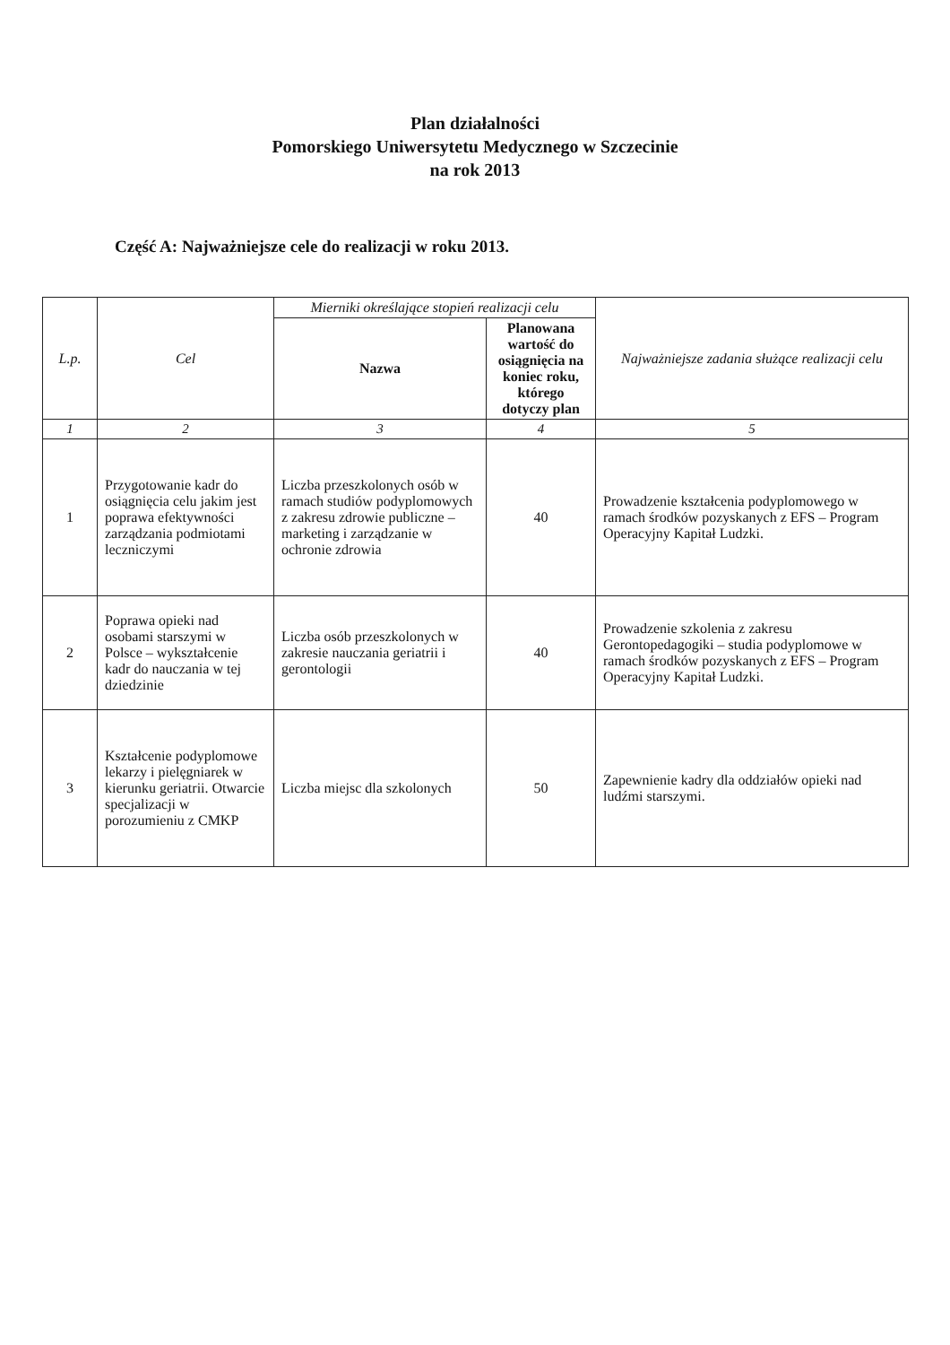Plan działalności
Pomorskiego Uniwersytetu Medycznego w Szczecinie
na rok 2013
Część A: Najważniejsze cele do realizacji w roku 2013.
| L.p. | Cel | Mierniki określające stopień realizacji celu | | Najważniejsze zadania służące realizacji celu |
| --- | --- | --- | --- | --- |
| | | Nazwa | Planowana wartość do osiągnięcia na koniec roku, którego dotyczy plan | |
| 1 | 2 | 3 | 4 | 5 |
| 1 | Przygotowanie kadr do osiągnięcia celu jakim jest poprawa efektywności zarządzania podmiotami leczniczymi | Liczba przeszkolonych osób w ramach studiów podyplomowych z zakresu zdrowie publiczne – marketing i zarządzanie w ochronie zdrowia | 40 | Prowadzenie kształcenia podyplomowego w ramach środków pozyskanych z EFS – Program Operacyjny Kapitał Ludzki. |
| 2 | Poprawa opieki nad osobami starszymi w Polsce – wykształcenie kadr do nauczania w tej dziedzinie | Liczba osób przeszkolonych w zakresie nauczania geriatrii i gerontologii | 40 | Prowadzenie szkolenia z zakresu Gerontopedagogiki – studia podyplomowe w ramach środków pozyskanych z EFS – Program Operacyjny Kapitał Ludzki. |
| 3 | Kształcenie podyplomowe lekarzy i pielęgniarek w kierunku geriatrii. Otwarcie specjalizacji w porozumieniu z CMKP | Liczba miejsc dla szkolonych | 50 | Zapewnienie kadry dla oddziałów opieki nad ludźmi starszymi. |